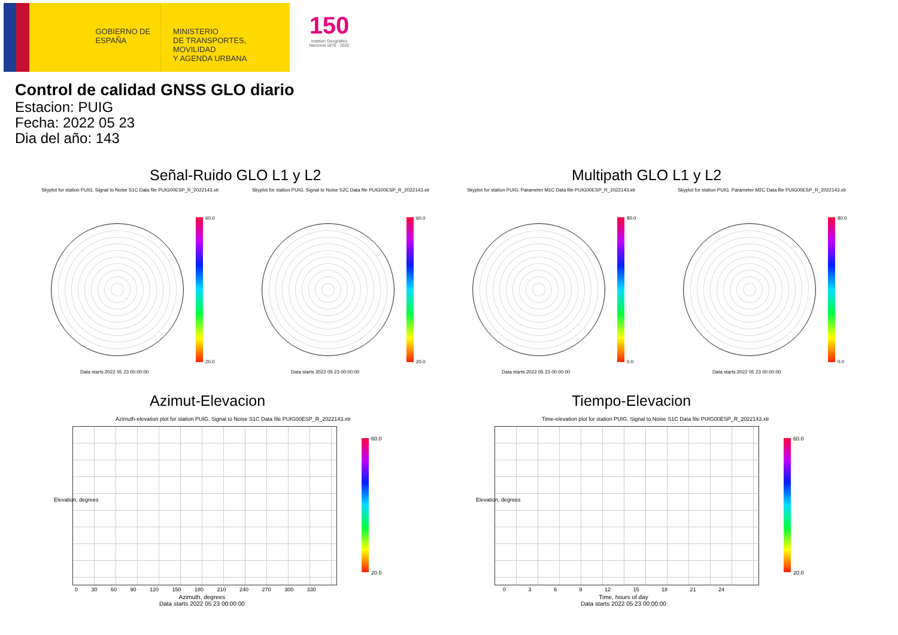GOBIERNO DE ESPAÑA
MINISTERIO
DE TRANSPORTES, MOVILIDAD
Y AGENDA URBANA
150
Instituto Geográfico Nacional 1870 - 2020
Control de calidad GNSS GLO diario
Estacion: PUIG
Fecha: 2022 05 23
Dia del año: 143
Señal-Ruido GLO L1 y L2 Multipath GLO L1 y L2
Skyplot for station PUIG. Signal to Noise S1C Data file PUIG00ESP_R_2022143.xtr
Skyplot for station PUIG. Signal to Noise S2C Data file PUIG00ESP_R_2022143.xtr
Skyplot for station PUIG. Parameter M1C Data file PUIG00ESP_R_2022143.xtr
Skyplot for station PUIG. Parameter M2C Data file PUIG00ESP_R_2022143.xtr
60.0
20.0
60.0
20.0
80.0
0.0
80.0
0.0
Data starts 2022 05 23 00:00:00
Data starts 2022 05 23 00:00:00
Data starts 2022 05 23 00:00:00
Data starts 2022 05 23 00:00:00
Azimut-Elevacion Tiempo-Elevacion
Azimuth-elevation plot for station PUIG. Signal to Noise S1C Data file PUIG00ESP_R_2022143.xtr
Time-elevation plot for station PUIG. Signal to Noise S1C Data file PUIG00ESP_R_2022143.xtr
60.0
20.0
60.0
20.0
0 30 60 90 120 150 180 210 240 270 300 330
Azimuth, degrees
Data starts 2022 05 23 00:00:00
0 3 6 9 12 15 18 21 24
Time, hours of day
Data starts 2022 05 23 00:00:00
Elevation, degrees Elevation, degrees